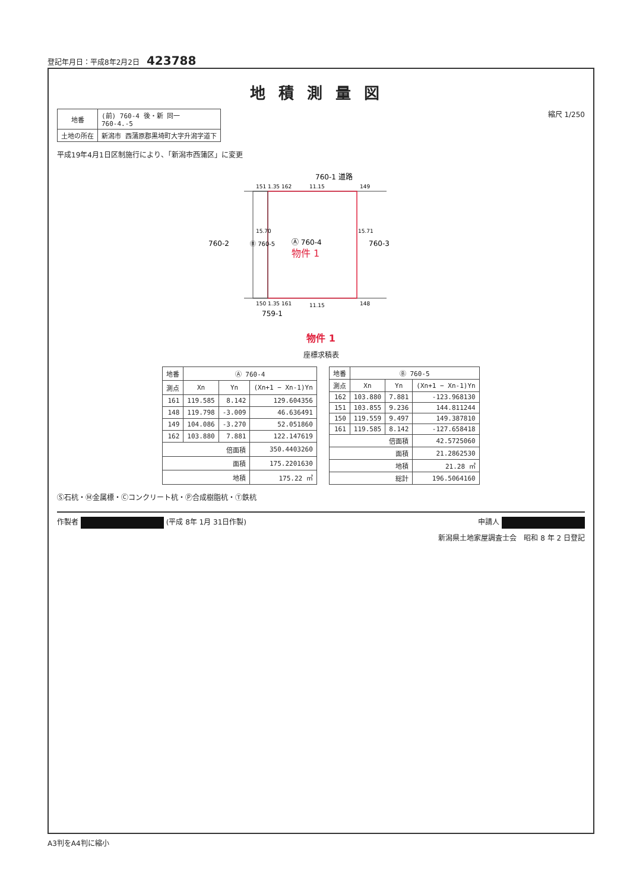登記年月日：平成8年2月2日　423788
地積測量図
| 地番 | (前) 760-4 後・新 同一 760-4.-5 |
| 土地の所在 | 新潟市 西蒲原郡黒埼町大字升潟字道下 |
縮尺 1/250
平成19年4月1日区制施行により、「新潟市西蒲区」に変更
Ⓐ 760-4
物件 1
Ⓑ 760-5
760-2
760-3
760-1 道路
759-1
11.15
11.15
151 1.35 162
149
150 1.35 161
148
15.70
15.71
物件 1
座標求積表
| 地番 | Ⓐ 760-4 | | |
| --- | --- | --- | --- |
| 測点 | Xn | Yn | (Xn+1 − Xn-1)Yn |
| 161 | 119.585 | 8.142 | 129.604356 |
| 148 | 119.798 | -3.009 | 46.636491 |
| 149 | 104.086 | -3.270 | 52.051860 |
| 162 | 103.880 | 7.881 | 122.147619 |
| 倍面積 | | | 350.4403260 |
| 面積 | | | 175.2201630 |
| 地積 | | | 175.22 ㎡ |
| 地番 | Ⓑ 760-5 | | |
| --- | --- | --- | --- |
| 測点 | Xn | Yn | (Xn+1 − Xn-1)Yn |
| 162 | 103.880 | 7.881 | -123.968130 |
| 151 | 103.855 | 9.236 | 144.811244 |
| 150 | 119.559 | 9.497 | 149.387810 |
| 161 | 119.585 | 8.142 | -127.658418 |
| 倍面積 | | | 42.5725060 |
| 面積 | | | 21.2862530 |
| 地積 | | | 21.28 ㎡ |
| 総計 | | | 196.5064160 |
Ⓢ石杭・Ⓜ金属標・Ⓒコンクリート杭・Ⓟ合成樹脂杭・Ⓣ鉄杭
作製者 (平成 8年 1月 31日作製) 申請人
新潟県土地家屋調査士会　昭和 8 年 2 日登記
A3判をA4判に縮小